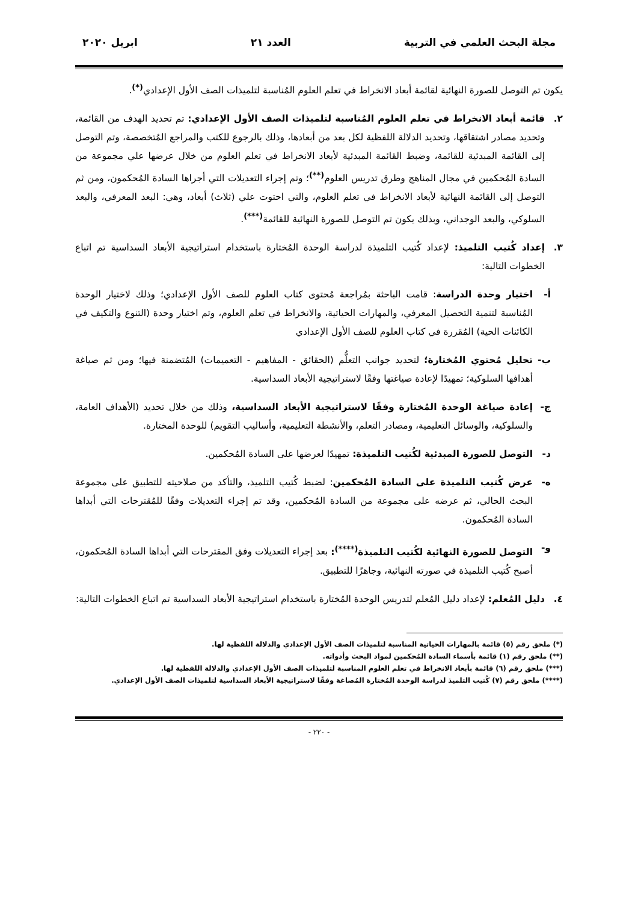مجلة البحث العلمي في التربية العدد ٢١ ابريل ٢٠٢٠
يكون تم التوصل للصورة النهائية لقائمة أبعاد الانخراط في تعلم العلوم المُناسبة لتلميذات الصف الأول الإعدادي<sup>(*)</sup>.
٢. قائمة أبعاد الانخراط في تعلم العلوم المُناسبة لتلميذات الصف الأول الإعدادي: تم تحديد الهدف من القائمة، وتحديد مصادر اشتقاقها، وتحديد الدلالة اللفظية لكل بعد من أبعادها، وذلك بالرجوع للكتب والمراجع المُتخصصة، وتم التوصل إلى القائمة المبدئية للقائمة، وضبط القائمة المبدئية لأبعاد الانخراط في تعلم العلوم من خلال عرضها علي مجموعة من السادة المُحكمين في مجال المناهج وطرق تدريس العلوم<sup>(**)</sup>؛ وتم إجراء التعديلات التي أجراها السادة المُحكمون، ومن ثم التوصل إلى القائمة النهائية لأبعاد الانخراط في تعلم العلوم، والتي احتوت علي (ثلاث) أبعاد، وهي: البعد المعرفي، والبعد السلوكي، والبعد الوجداني، وبذلك يكون تم التوصل للصورة النهائية للقائمة<sup>(***)</sup>.
٣. إعداد كُتيب التلميذ: لإعداد كُتيب التلميذة لدراسة الوحدة المُختارة باستخدام استراتيجية الأبعاد السداسية تم اتباع الخطوات التالية:
أ- اختيار وحدة الدراسة: قامت الباحثة بمُراجعة مُحتوى كتاب العلوم للصف الأول الإعدادي؛ وذلك لاختيار الوحدة المُناسبة لتنمية التحصيل المعرفي، والمهارات الحياتية، والانخراط في تعلم العلوم، وتم اختيار وحدة (التنوع والتكيف في الكائنات الحية) المُقررة في كتاب العلوم للصف الأول الإعدادي
ب- تحليل مُحتوي المُختارة؛ لتحديد جوانب التعلُّم (الحقائق - المفاهيم - التعميمات) المُتضمنة فيها؛ ومن ثم صياغة أهدافها السلوكية؛ تمهيدًا لإعادة صياغتها وفقًا لاستراتيجية الأبعاد السداسية.
ج- إعادة صياغة الوحدة المُختارة وفقًا لاستراتيجية الأبعاد السداسية، وذلك من خلال تحديد (الأهداف العامة، والسلوكية، والوسائل التعليمية، ومصادر التعلم، والأنشطة التعليمية، وأساليب التقويم) للوحدة المختارة.
د- التوصل للصورة المبدئية لكُتيب التلميذة: تمهيدًا لعرضها على السادة المُحكمين.
ه- عرض كُتيب التلميذة على السادة المُحكمين: لضبط كُتيب التلميذ، والتأكد من صلاحيته للتطبيق على مجموعة البحث الحالي، ثم عرضه على مجموعة من السادة المُحكمين، وقد تم إجراء التعديلات وفقًا للمُقترحات التي أبداها السادة المُحكمون.
و- التوصل للصورة النهائية لكُتيب التلميذة<sup>(****)</sup>: بعد إجراء التعديلات وفق المقترحات التي أبداها السادة المُحكمون، أصبح كُتيب التلميذة في صورته النهائية، وجاهزًا للتطبيق.
٤. دليل المُعلم: لإعداد دليل المُعلم لتدريس الوحدة المُختارة باستخدام استراتيجية الأبعاد السداسية تم اتباع الخطوات التالية:
(*) ملحق رقم (٥) قائمة بالمهارات الحياتية المناسبة لتلميذات الصف الأول الإعدادي والدلالة اللفظية لها.
(**) ملحق رقم (١) قائمة بأسماء السادة المُحكمين لمواد البحث وأدواته.
(***) ملحق رقم (٦) قائمة بأبعاد الانخراط في تعلم العلوم المناسبة لتلميذات الصف الأول الإعدادي والدلالة اللفظية لها.
(****) ملحق رقم (٧) كُتيب التلميذ لدراسة الوحدة المُختارة المُصاغة وفقًا لاستراتيجية الأبعاد السداسية لتلميذات الصف الأول الإعدادي.
- ٢٢٠ -